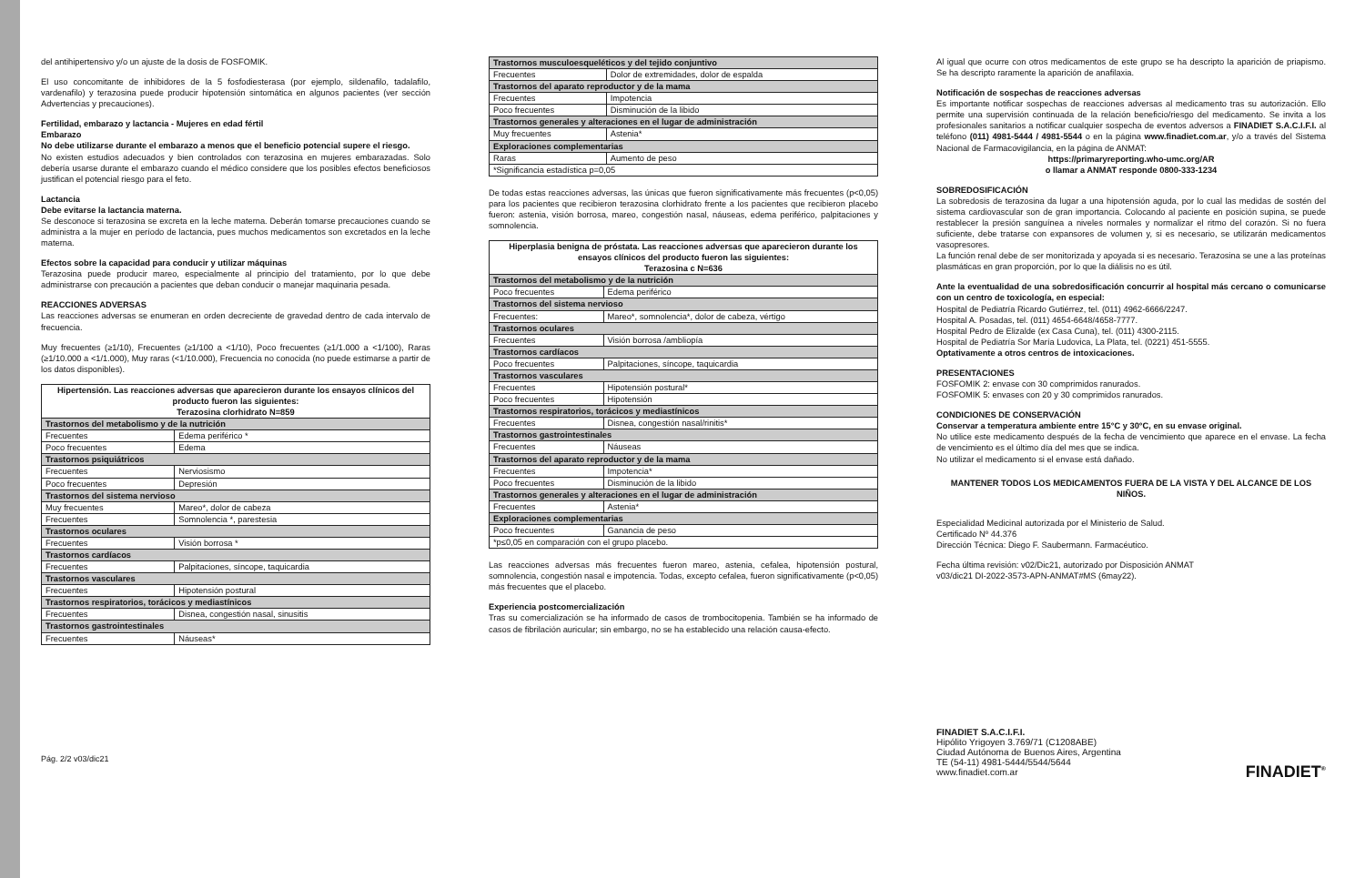del antihipertensivo y/o un ajuste de la dosis de FOSFOMIK.
El uso concomitante de inhibidores de la 5 fosfodiesterasa (por ejemplo, sildenafilo, tadalafilo, vardenafilo) y terazosina puede producir hipotensión sintomática en algunos pacientes (ver sección Advertencias y precauciones).
Fertilidad, embarazo y lactancia - Mujeres en edad fértil
Embarazo
No debe utilizarse durante el embarazo a menos que el beneficio potencial supere el riesgo.
No existen estudios adecuados y bien controlados con terazosina en mujeres embarazadas. Solo debería usarse durante el embarazo cuando el médico considere que los posibles efectos beneficiosos justifican el potencial riesgo para el feto.
Lactancia
Debe evitarse la lactancia materna.
Se desconoce si terazosina se excreta en la leche materna. Deberán tomarse precauciones cuando se administra a la mujer en período de lactancia, pues muchos medicamentos son excretados en la leche materna.
Efectos sobre la capacidad para conducir y utilizar máquinas
Terazosina puede producir mareo, especialmente al principio del tratamiento, por lo que debe administrarse con precaución a pacientes que deban conducir o manejar maquinaria pesada.
REACCIONES ADVERSAS
Las reacciones adversas se enumeran en orden decreciente de gravedad dentro de cada intervalo de frecuencia.
Muy frecuentes (≥1/10), Frecuentes (≥1/100 a <1/10), Poco frecuentes (≥1/1.000 a <1/100), Raras (≥1/10.000 a <1/1.000), Muy raras (<1/10.000), Frecuencia no conocida (no puede estimarse a partir de los datos disponibles).
| Hipertensión. Las reacciones adversas que aparecieron durante los ensayos clínicos del producto fueron las siguientes: Terazosina clorhidrato N=859 | |
| --- | --- |
| Trastornos del metabolismo y de la nutrición | |
| Frecuentes | Edema periférico * |
| Poco frecuentes | Edema |
| Trastornos psiquiátricos | |
| Frecuentes | Nerviosismo |
| Poco frecuentes | Depresión |
| Trastornos del sistema nervioso | |
| Muy frecuentes | Mareo*, dolor de cabeza |
| Frecuentes | Somnolencia *, parestesia |
| Trastornos oculares | |
| Frecuentes | Visión borrosa * |
| Trastornos cardíacos | |
| Frecuentes | Palpitaciones, síncope, taquicardia |
| Trastornos vasculares | |
| Frecuentes | Hipotensión postural |
| Trastornos respiratorios, torácicos y mediastínicos | |
| Frecuentes | Disnea, congestión nasal, sinusitis |
| Trastornos gastrointestinales | |
| Frecuentes | Náuseas* |
Pág. 2/2 v03/dic21
| Trastornos musculoesqueléticos y del tejido conjuntivo | |
| Frecuentes | Dolor de extremidades, dolor de espalda |
| Trastornos del aparato reproductor y de la mama | |
| Frecuentes | Impotencia |
| Poco frecuentes | Disminución de la libido |
| Trastornos generales y alteraciones en el lugar de administración | |
| Muy frecuentes | Astenia* |
| Exploraciones complementarias | |
| Raras | Aumento de peso |
| *Significancia estadística p=0,05 | |
De todas estas reacciones adversas, las únicas que fueron significativamente más frecuentes (p<0,05) para los pacientes que recibieron terazosina clorhidrato frente a los pacientes que recibieron placebo fueron: astenia, visión borrosa, mareo, congestión nasal, náuseas, edema periférico, palpitaciones y somnolencia.
| Hiperplasia benigna de próstata. Las reacciones adversas que aparecieron durante los ensayos clínicos del producto fueron las siguientes: Terazosina c N=636 | |
| --- | --- |
| Trastornos del metabolismo y de la nutrición | |
| Poco frecuentes | Edema periférico |
| Trastornos del sistema nervioso | |
| Frecuentes: | Mareo*, somnolencia*, dolor de cabeza, vértigo |
| Trastornos oculares | |
| Frecuentes | Visión borrosa /ambliopía |
| Trastornos cardíacos | |
| Poco frecuentes | Palpitaciones, síncope, taquicardia |
| Trastornos vasculares | |
| Frecuentes | Hipotensión postural* |
| Poco frecuentes | Hipotensión |
| Trastornos respiratorios, torácicos y mediastínicos | |
| Frecuentes | Disnea, congestión nasal/rinitis* |
| Trastornos gastrointestinales | |
| Frecuentes | Náuseas |
| Trastornos del aparato reproductor y de la mama | |
| Frecuentes | Impotencia* |
| Poco frecuentes | Disminución de la libido |
| Trastornos generales y alteraciones en el lugar de administración | |
| Frecuentes | Astenia* |
| Exploraciones complementarias | |
| Poco frecuentes | Ganancia de peso |
| *p≤0,05 en comparación con el grupo placebo. | |
Las reacciones adversas más frecuentes fueron mareo, astenia, cefalea, hipotensión postural, somnolencia, congestión nasal e impotencia. Todas, excepto cefalea, fueron significativamente (p<0,05) más frecuentes que el placebo.
Experiencia postcomercialización
Tras su comercialización se ha informado de casos de trombocitopenia. También se ha informado de casos de fibrilación auricular; sin embargo, no se ha establecido una relación causa-efecto.
Al igual que ocurre con otros medicamentos de este grupo se ha descripto la aparición de priapismo. Se ha descripto raramente la aparición de anafilaxia.
Notificación de sospechas de reacciones adversas
Es importante notificar sospechas de reacciones adversas al medicamento tras su autorización. Ello permite una supervisión continuada de la relación beneficio/riesgo del medicamento. Se invita a los profesionales sanitarios a notificar cualquier sospecha de eventos adversos a FINADIET S.A.C.I.F.I. al teléfono (011) 4981-5444 / 4981-5544 o en la página www.finadiet.com.ar, y/o a través del Sistema Nacional de Farmacovigilancia, en la página de ANMAT:
https://primaryreporting.who-umc.org/AR
o llamar a ANMAT responde 0800-333-1234
SOBREDOSIFICACIÓN
La sobredosis de terazosina da lugar a una hipotensión aguda, por lo cual las medidas de sostén del sistema cardiovascular son de gran importancia. Colocando al paciente en posición supina, se puede restablecer la presión sanguínea a niveles normales y normalizar el ritmo del corazón. Si no fuera suficiente, debe tratarse con expansores de volumen y, si es necesario, se utilizarán medicamentos vasopresores.
La función renal debe de ser monitorizada y apoyada si es necesario. Terazosina se une a las proteínas plasmáticas en gran proporción, por lo que la diálisis no es útil.
Ante la eventualidad de una sobredosificación concurrir al hospital más cercano o comunicarse con un centro de toxicología, en especial:
Hospital de Pediatría Ricardo Gutiérrez, tel. (011) 4962-6666/2247.
Hospital A. Posadas, tel. (011) 4654-6648/4658-7777.
Hospital Pedro de Elizalde (ex Casa Cuna), tel. (011) 4300-2115.
Hospital de Pediatría Sor María Ludovica, La Plata, tel. (0221) 451-5555.
Optativamente a otros centros de intoxicaciones.
PRESENTACIONES
FOSFOMIK 2: envase con 30 comprimidos ranurados.
FOSFOMIK 5: envases con 20 y 30 comprimidos ranurados.
CONDICIONES DE CONSERVACIÓN
Conservar a temperatura ambiente entre 15°C y 30°C, en su envase original.
No utilice este medicamento después de la fecha de vencimiento que aparece en el envase. La fecha de vencimiento es el último día del mes que se indica.
No utilizar el medicamento si el envase está dañado.
MANTENER TODOS LOS MEDICAMENTOS FUERA DE LA VISTA Y DEL ALCANCE DE LOS NIÑOS.
Especialidad Medicinal autorizada por el Ministerio de Salud.
Certificado Nº 44.376
Dirección Técnica: Diego F. Saubermann. Farmacéutico.
Fecha última revisión: v02/Dic21, autorizado por Disposición ANMAT
v03/dic21 DI-2022-3573-APN-ANMAT#MS (6may22).
FINADIET S.A.C.I.F.I.
Hipólito Yrigoyen 3.769/71 (C1208ABE)
Ciudad Autónoma de Buenos Aires, Argentina
TE (54-11) 4981-5444/5544/5644
www.finadiet.com.ar
FINADIET<sup>®</sup>